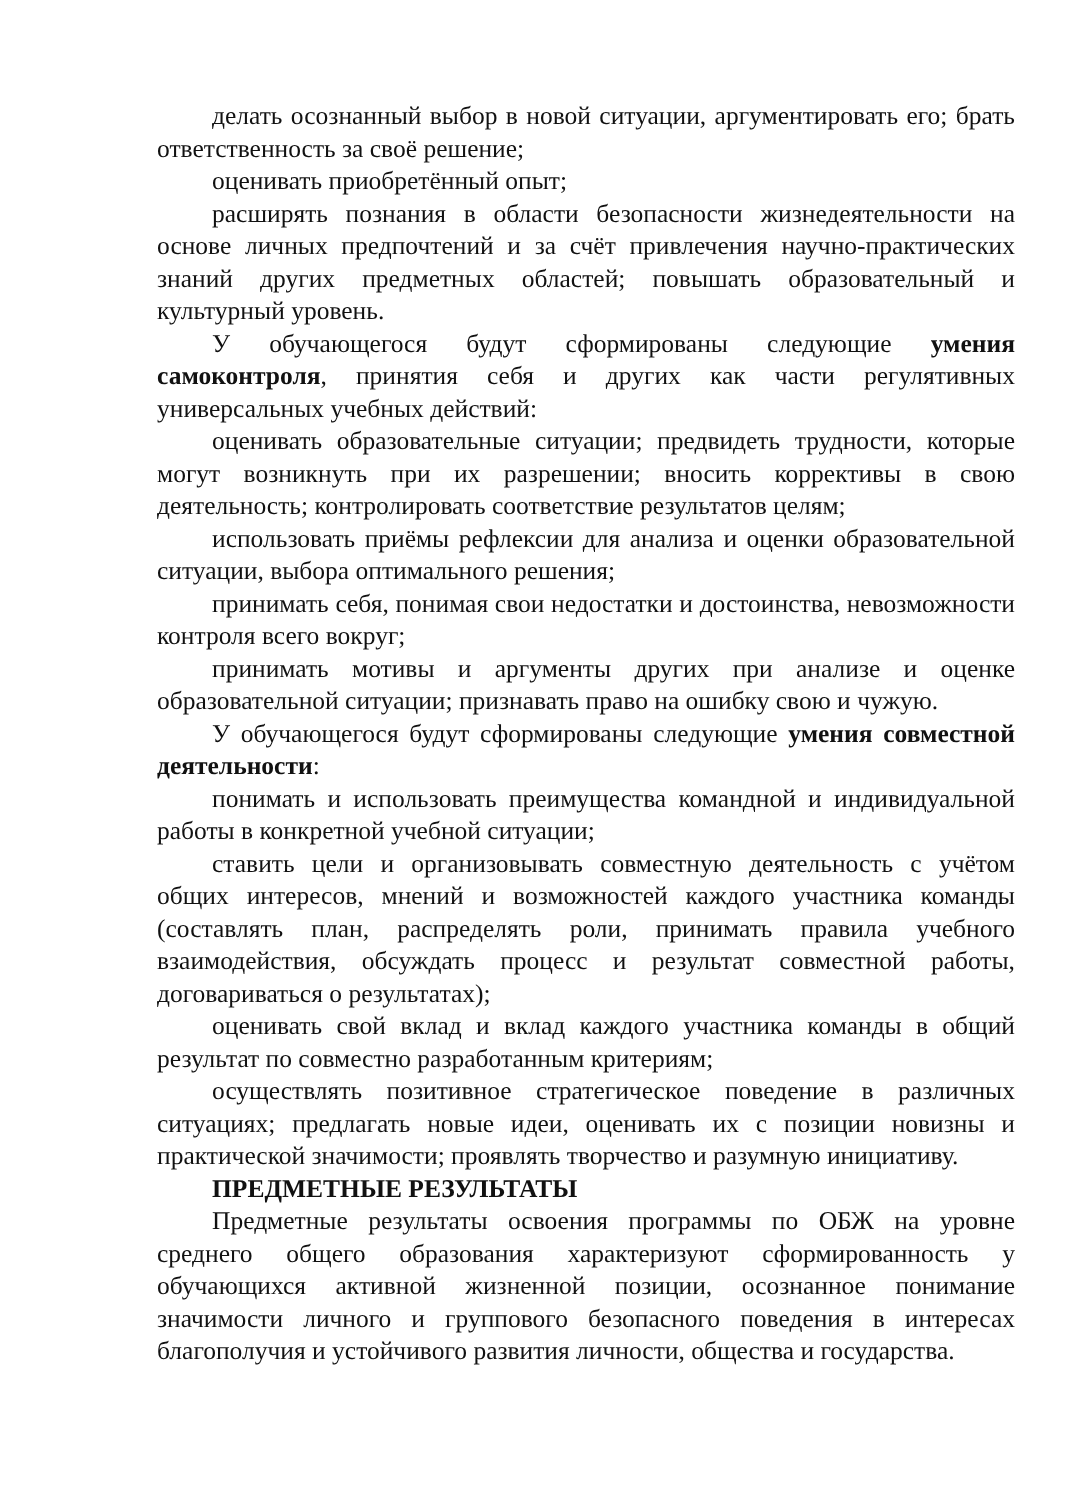делать осознанный выбор в новой ситуации, аргументировать его; брать ответственность за своё решение;
оценивать приобретённый опыт;
расширять познания в области безопасности жизнедеятельности на основе личных предпочтений и за счёт привлечения научно-практических знаний других предметных областей; повышать образовательный и культурный уровень.
У обучающегося будут сформированы следующие умения самоконтроля, принятия себя и других как части регулятивных универсальных учебных действий:
оценивать образовательные ситуации; предвидеть трудности, которые могут возникнуть при их разрешении; вносить коррективы в свою деятельность; контролировать соответствие результатов целям;
использовать приёмы рефлексии для анализа и оценки образовательной ситуации, выбора оптимального решения;
принимать себя, понимая свои недостатки и достоинства, невозможности контроля всего вокруг;
принимать мотивы и аргументы других при анализе и оценке образовательной ситуации; признавать право на ошибку свою и чужую.
У обучающегося будут сформированы следующие умения совместной деятельности:
понимать и использовать преимущества командной и индивидуальной работы в конкретной учебной ситуации;
ставить цели и организовывать совместную деятельность с учётом общих интересов, мнений и возможностей каждого участника команды (составлять план, распределять роли, принимать правила учебного взаимодействия, обсуждать процесс и результат совместной работы, договариваться о результатах);
оценивать свой вклад и вклад каждого участника команды в общий результат по совместно разработанным критериям;
осуществлять позитивное стратегическое поведение в различных ситуациях; предлагать новые идеи, оценивать их с позиции новизны и практической значимости; проявлять творчество и разумную инициативу.
ПРЕДМЕТНЫЕ РЕЗУЛЬТАТЫ
Предметные результаты освоения программы по ОБЖ на уровне среднего общего образования характеризуют сформированность у обучающихся активной жизненной позиции, осознанное понимание значимости личного и группового безопасного поведения в интересах благополучия и устойчивого развития личности, общества и государства.